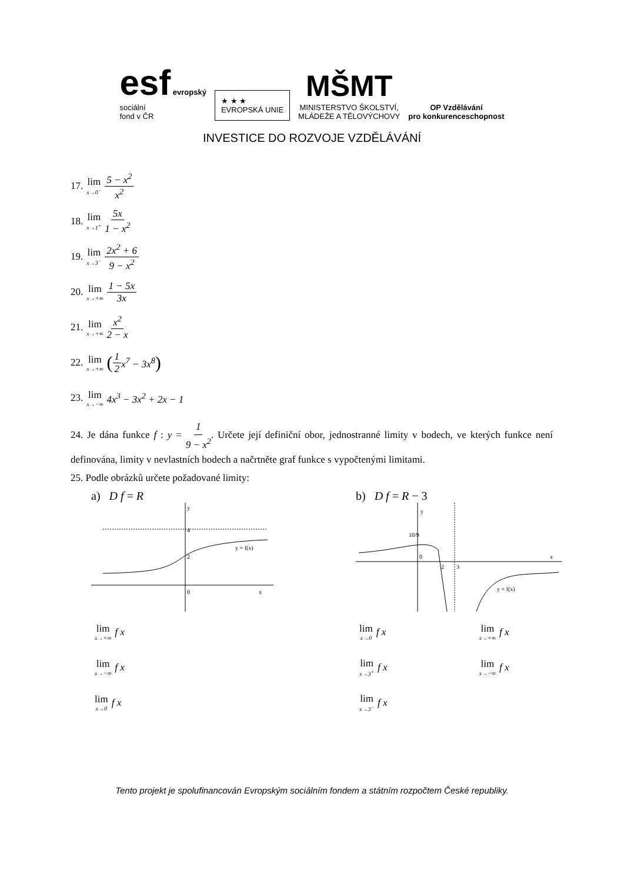esf evropský
sociální
fond v ČR
★ ★ ★
EVROPSKÁ UNIE
MŠMT
MINISTERSTVO ŠKOLSTVÍ,
MLÁDEŽE A TĚLOVÝCHOVY
OP Vzdělávání
pro konkurenceschopnost
INVESTICE DO ROZVOJE VZDĚLÁVÁNÍ
17. lim<sub>x→0<sup>−</sup></sub> 5 − x<sup>2</sup> x<sup>2</sup>
18. lim<sub>x→1<sup>+</sup></sub> 5x 1 − x<sup>2</sup>
19. lim<sub>x→3<sup>−</sup></sub> 2x<sup>2</sup> + 6 9 − x<sup>2</sup>
20. lim<sub>x→+∞</sub> 1 − 5x 3x
21. lim<sub>x→+∞</sub> x<sup>2</sup> 2 − x
22. lim<sub>x→+∞</sub> (1 2 x<sup>7</sup> − 3x<sup>8</sup>)
23. lim<sub>x→−∞</sub> 4x<sup>3</sup> − 3x<sup>2</sup> + 2x − 1
24. Je dána funkce f : y = 1 9 − x<sup>2</sup>. Určete její definiční obor, jednostranné limity v bodech, ve kterých funkce není definována, limity v nevlastních bodech a načrtněte graf funkce s vypočtenými limitami.
25. Podle obrázků určete požadované limity:
a) D f = R
0
2
4
y
x
y = f(x)
lim<sub>x→+∞</sub> f x
lim<sub>x→−∞</sub> f x
lim<sub>x→0</sub> f x
b) D f = R − 3
0
2
3
10/9
y
x
y = f(x)
lim<sub>x→0</sub> f x
lim<sub>x→3<sup>+</sup></sub> f x
lim<sub>x→3<sup>−</sup></sub> f x
lim<sub>x→+∞</sub> f x
lim<sub>x→−∞</sub> f x
Tento projekt je spolufinancován Evropským sociálním fondem a státním rozpočtem České republiky.